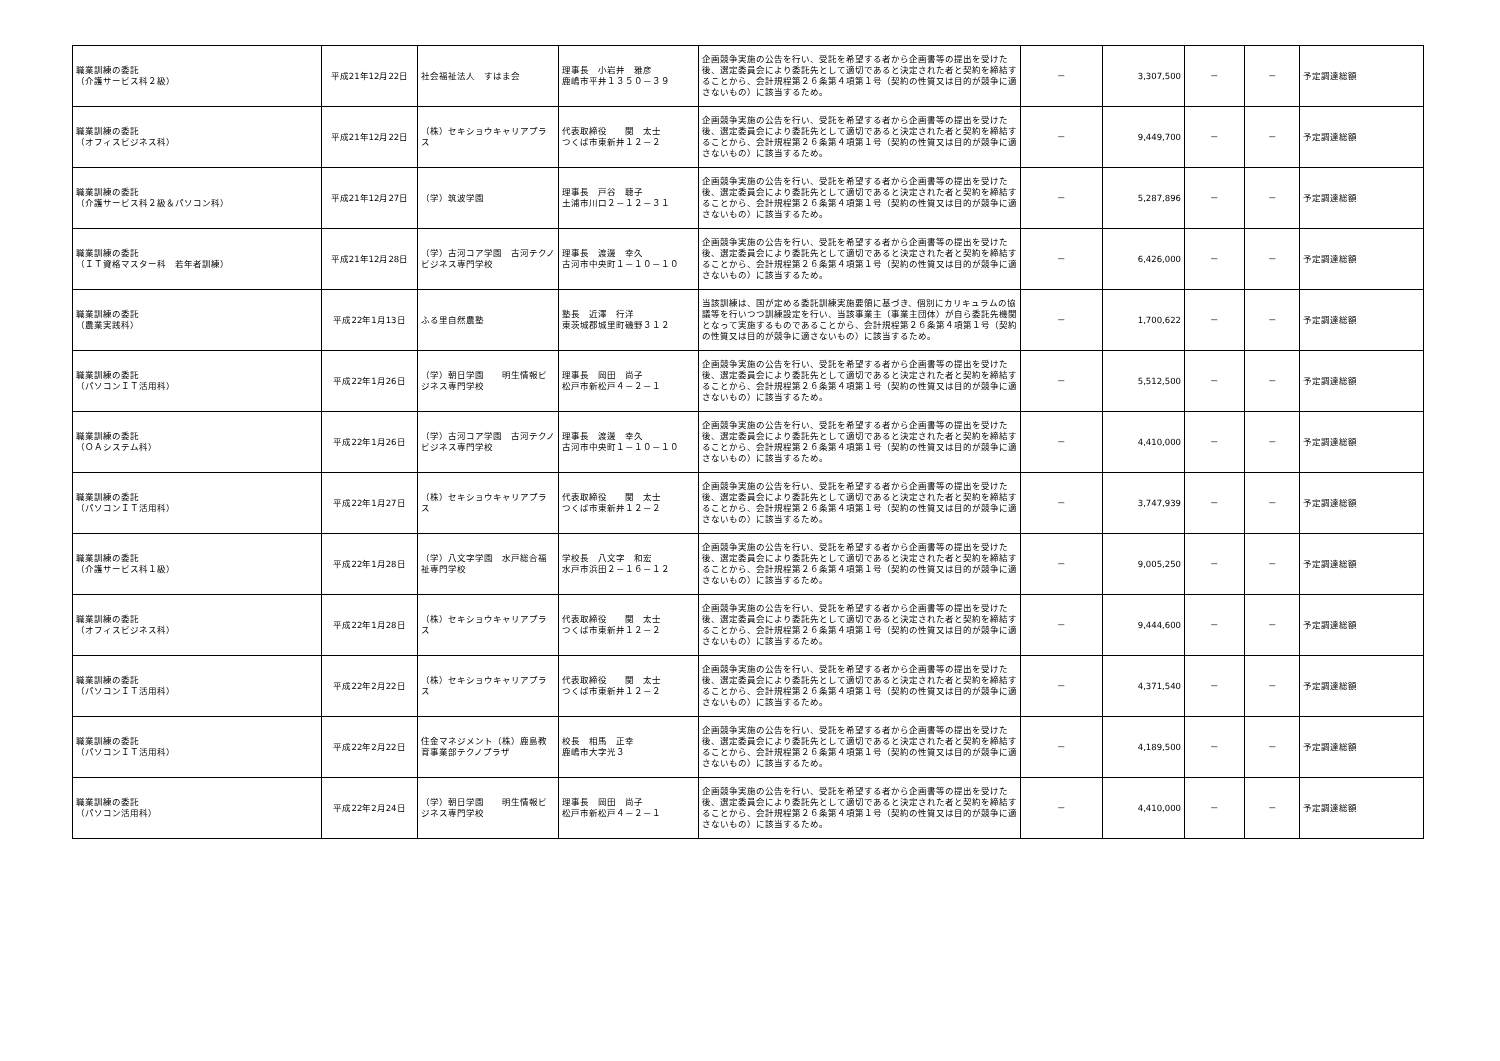| 職業訓練の委託 （介護サービス科２級） | 平成21年12月22日 | 社会福祉法人 すはま会 | 理事長 小岩井 雅彦 鹿嶋市平井１３５０－３９ | 企画競争実施の公告を行い、受託を希望する者から企画書等の提出を受けた後、選定委員会により委託先として適切であると決定された者と契約を締結することから、会計規程第２６条第４項第１号（契約の性質又は目的が競争に適さないもの）に該当するため。 | － | 3,307,500 | － | － | 予定調達総額 |
| 職業訓練の委託 （オフィスビジネス科） | 平成21年12月22日 | （株）セキショウキャリアプラス | 代表取締役 関 太士 つくば市東新井１２－２ | 企画競争実施の公告を行い、受託を希望する者から企画書等の提出を受けた後、選定委員会により委託先として適切であると決定された者と契約を締結することから、会計規程第２６条第４項第１号（契約の性質又は目的が競争に適さないもの）に該当するため。 | － | 9,449,700 | － | － | 予定調達総額 |
| 職業訓練の委託 （介護サービス科２級＆パソコン科） | 平成21年12月27日 | （学）筑波学園 | 理事長 戸谷 聴子 土浦市川口２－１２－３１ | 企画競争実施の公告を行い、受託を希望する者から企画書等の提出を受けた後、選定委員会により委託先として適切であると決定された者と契約を締結することから、会計規程第２６条第４項第１号（契約の性質又は目的が競争に適さないもの）に該当するため。 | － | 5,287,896 | － | － | 予定調達総額 |
| 職業訓練の委託 （ＩＴ資格マスター科 若年者訓練） | 平成21年12月28日 | （学）古河コア学園 古河テクノビジネス専門学校 | 理事長 渡邊 幸久 古河市中央町１－１０－１０ | 企画競争実施の公告を行い、受託を希望する者から企画書等の提出を受けた後、選定委員会により委託先として適切であると決定された者と契約を締結することから、会計規程第２６条第４項第１号（契約の性質又は目的が競争に適さないもの）に該当するため。 | － | 6,426,000 | － | － | 予定調達総額 |
| 職業訓練の委託 （農業実践科） | 平成22年1月13日 | ふる里自然農塾 | 塾長 近澤 行洋 東茨城郡城里町磯野３１２ | 当該訓練は、国が定める委託訓練実施要領に基づき、個別にカリキュラムの協議等を行いつつ訓練設定を行い、当該事業主（事業主団体）が自ら委託先機関となって実施するものであることから、会計規程第２６条第４項第１号（契約の性質又は目的が競争に適さないもの）に該当するため。 | － | 1,700,622 | － | － | 予定調達総額 |
| 職業訓練の委託 （パソコンＩＴ活用科） | 平成22年1月26日 | （学）朝日学園 明生情報ビジネス専門学校 | 理事長 岡田 尚子 松戸市新松戸４－２－１ | 企画競争実施の公告を行い、受託を希望する者から企画書等の提出を受けた後、選定委員会により委託先として適切であると決定された者と契約を締結することから、会計規程第２６条第４項第１号（契約の性質又は目的が競争に適さないもの）に該当するため。 | － | 5,512,500 | － | － | 予定調達総額 |
| 職業訓練の委託 （ＯＡシステム科） | 平成22年1月26日 | （学）古河コア学園 古河テクノビジネス専門学校 | 理事長 渡邊 幸久 古河市中央町１－１０－１０ | 企画競争実施の公告を行い、受託を希望する者から企画書等の提出を受けた後、選定委員会により委託先として適切であると決定された者と契約を締結することから、会計規程第２６条第４項第１号（契約の性質又は目的が競争に適さないもの）に該当するため。 | － | 4,410,000 | － | － | 予定調達総額 |
| 職業訓練の委託 （パソコンＩＴ活用科） | 平成22年1月27日 | （株）セキショウキャリアプラス | 代表取締役 関 太士 つくば市東新井１２－２ | 企画競争実施の公告を行い、受託を希望する者から企画書等の提出を受けた後、選定委員会により委託先として適切であると決定された者と契約を締結することから、会計規程第２６条第４項第１号（契約の性質又は目的が競争に適さないもの）に該当するため。 | － | 3,747,939 | － | － | 予定調達総額 |
| 職業訓練の委託 （介護サービス科１級） | 平成22年1月28日 | （学）八文字学園 水戸総合福祉専門学校 | 学校長 八文字 和宏 水戸市浜田２－１６－１２ | 企画競争実施の公告を行い、受託を希望する者から企画書等の提出を受けた後、選定委員会により委託先として適切であると決定された者と契約を締結することから、会計規程第２６条第４項第１号（契約の性質又は目的が競争に適さないもの）に該当するため。 | － | 9,005,250 | － | － | 予定調達総額 |
| 職業訓練の委託 （オフィスビジネス科） | 平成22年1月28日 | （株）セキショウキャリアプラス | 代表取締役 関 太士 つくば市東新井１２－２ | 企画競争実施の公告を行い、受託を希望する者から企画書等の提出を受けた後、選定委員会により委託先として適切であると決定された者と契約を締結することから、会計規程第２６条第４項第１号（契約の性質又は目的が競争に適さないもの）に該当するため。 | － | 9,444,600 | － | － | 予定調達総額 |
| 職業訓練の委託 （パソコンＩＴ活用科） | 平成22年2月22日 | （株）セキショウキャリアプラス | 代表取締役 関 太士 つくば市東新井１２－２ | 企画競争実施の公告を行い、受託を希望する者から企画書等の提出を受けた後、選定委員会により委託先として適切であると決定された者と契約を締結することから、会計規程第２６条第４項第１号（契約の性質又は目的が競争に適さないもの）に該当するため。 | － | 4,371,540 | － | － | 予定調達総額 |
| 職業訓練の委託 （パソコンＩＴ活用科） | 平成22年2月22日 | 住金マネジメント（株）鹿島教育事業部テクノプラザ | 校長 相馬 正幸 鹿嶋市大字光３ | 企画競争実施の公告を行い、受託を希望する者から企画書等の提出を受けた後、選定委員会により委託先として適切であると決定された者と契約を締結することから、会計規程第２６条第４項第１号（契約の性質又は目的が競争に適さないもの）に該当するため。 | － | 4,189,500 | － | － | 予定調達総額 |
| 職業訓練の委託 （パソコン活用科） | 平成22年2月24日 | （学）朝日学園 明生情報ビジネス専門学校 | 理事長 岡田 尚子 松戸市新松戸４－２－１ | 企画競争実施の公告を行い、受託を希望する者から企画書等の提出を受けた後、選定委員会により委託先として適切であると決定された者と契約を締結することから、会計規程第２６条第４項第１号（契約の性質又は目的が競争に適さないもの）に該当するため。 | － | 4,410,000 | － | － | 予定調達総額 |